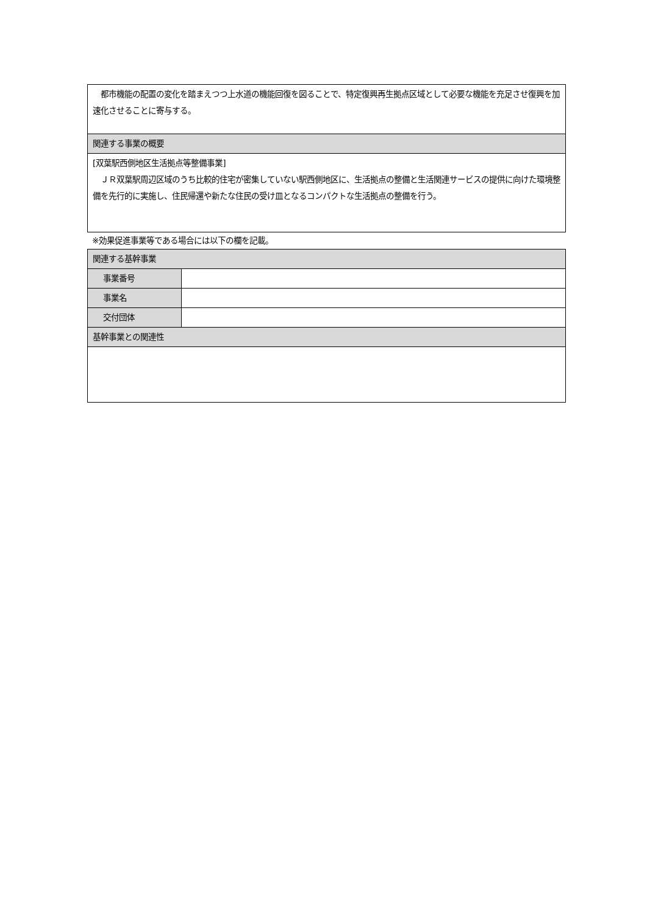| 都市機能の配置の変化を踏まえつつ上水道の機能回復を図ることで、特定復興再生拠点区域として必要な機能を充足させ復興を加速化させることに寄与する。 |
| 関連する事業の概要 |
| [双葉駅西側地区生活拠点等整備事業] ＪＲ双葉駅周辺区域のうち比較的住宅が密集していない駅西側地区に、生活拠点の整備と生活関連サービスの提供に向けた環境整備を先行的に実施し、住民帰還や新たな住民の受け皿となるコンパクトな生活拠点の整備を行う。 |
※効果促進事業等である場合には以下の欄を記載。
| 関連する基幹事業 | |
| 事業番号 | |
| 事業名 | |
| 交付団体 | |
| 基幹事業との関連性 | |